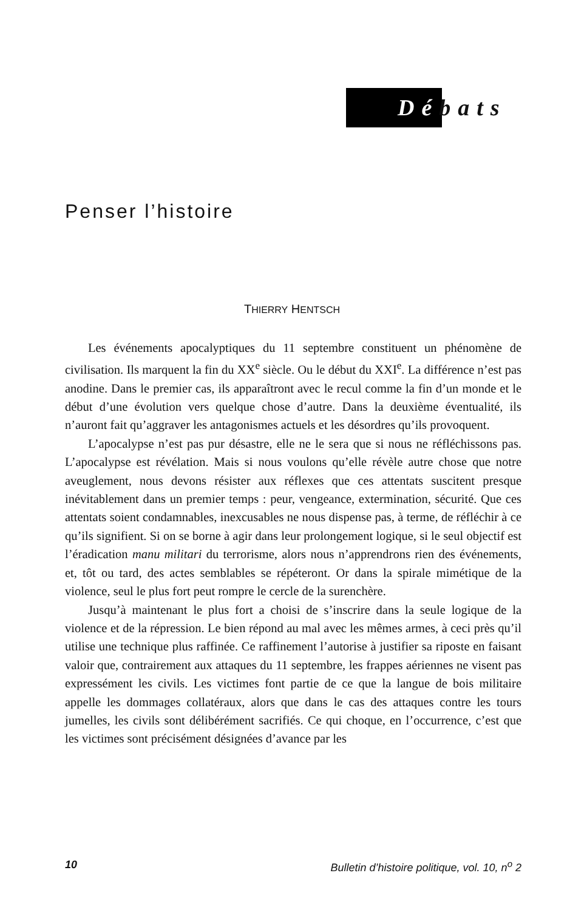Débats
Penser l’histoire
THIERRY HENTSCH
Les événements apocalyptiques du 11 septembre constituent un phénomène de civilisation. Ils marquent la fin du XX<sup>e</sup> siècle. Ou le début du XXI<sup>e</sup>. La différence n’est pas anodine. Dans le premier cas, ils apparaîtront avec le recul comme la fin d’un monde et le début d’une évolution vers quelque chose d’autre. Dans la deuxième éventualité, ils n’auront fait qu’aggraver les antagonismes actuels et les désordres qu’ils provoquent.
L’apocalypse n’est pas pur désastre, elle ne le sera que si nous ne réfléchissons pas. L’apocalypse est révélation. Mais si nous voulons qu’elle révèle autre chose que notre aveuglement, nous devons résister aux réflexes que ces attentats suscitent presque inévitablement dans un premier temps : peur, vengeance, extermination, sécurité. Que ces attentats soient condamnables, inexcusables ne nous dispense pas, à terme, de réfléchir à ce qu’ils signifient. Si on se borne à agir dans leur prolongement logique, si le seul objectif est l’éradication manu militari du terrorisme, alors nous n’apprendrons rien des événements, et, tôt ou tard, des actes semblables se répéteront. Or dans la spirale mimétique de la violence, seul le plus fort peut rompre le cercle de la surenchère.
Jusqu’à maintenant le plus fort a choisi de s’inscrire dans la seule logique de la violence et de la répression. Le bien répond au mal avec les mêmes armes, à ceci près qu’il utilise une technique plus raffinée. Ce raffinement l’autorise à justifier sa riposte en faisant valoir que, contrairement aux attaques du 11 septembre, les frappes aériennes ne visent pas expressément les civils. Les victimes font partie de ce que la langue de bois militaire appelle les dommages collatéraux, alors que dans le cas des attaques contre les tours jumelles, les civils sont délibérément sacrifiés. Ce qui choque, en l’occurrence, c’est que les victimes sont précisément désignées d’avance par les
10 Bulletin d’histoire politique, vol. 10, n<sup>o</sup> 2